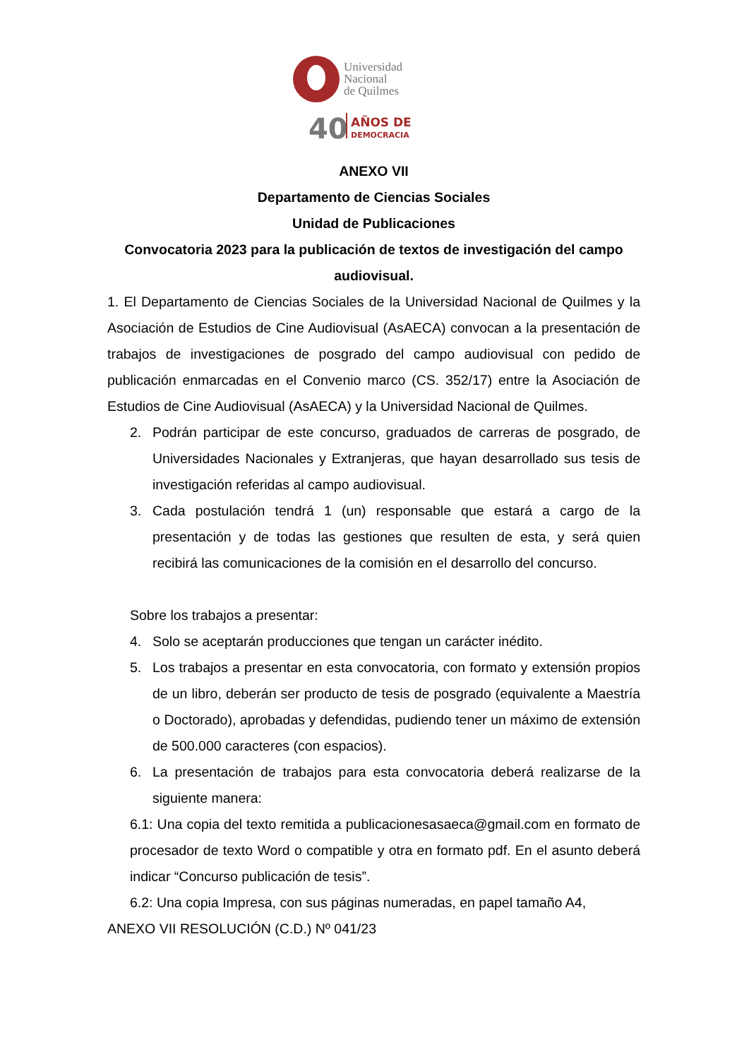Universidad
Nacional
de Quilmes
40
AÑOS DE
DEMOCRACIA
ANEXO VII
Departamento de Ciencias Sociales
Unidad de Publicaciones
Convocatoria 2023 para la publicación de textos de investigación del campo audiovisual.
1. El Departamento de Ciencias Sociales de la Universidad Nacional de Quilmes y la Asociación de Estudios de Cine Audiovisual (AsAECA) convocan a la presentación de trabajos de investigaciones de posgrado del campo audiovisual con pedido de publicación enmarcadas en el Convenio marco (CS. 352/17) entre la Asociación de Estudios de Cine Audiovisual (AsAECA) y la Universidad Nacional de Quilmes.
2. Podrán participar de este concurso, graduados de carreras de posgrado, de Universidades Nacionales y Extranjeras, que hayan desarrollado sus tesis de investigación referidas al campo audiovisual.
3. Cada postulación tendrá 1 (un) responsable que estará a cargo de la presentación y de todas las gestiones que resulten de esta, y será quien recibirá las comunicaciones de la comisión en el desarrollo del concurso.
Sobre los trabajos a presentar:
4. Solo se aceptarán producciones que tengan un carácter inédito.
5. Los trabajos a presentar en esta convocatoria, con formato y extensión propios de un libro, deberán ser producto de tesis de posgrado (equivalente a Maestría o Doctorado), aprobadas y defendidas, pudiendo tener un máximo de extensión de 500.000 caracteres (con espacios).
6. La presentación de trabajos para esta convocatoria deberá realizarse de la siguiente manera:
6.1: Una copia del texto remitida a publicacionesasaeca@gmail.com en formato de procesador de texto Word o compatible y otra en formato pdf. En el asunto deberá indicar “Concurso publicación de tesis”.
6.2: Una copia Impresa, con sus páginas numeradas, en papel tamaño A4,
ANEXO VII RESOLUCIÓN (C.D.) Nº 041/23